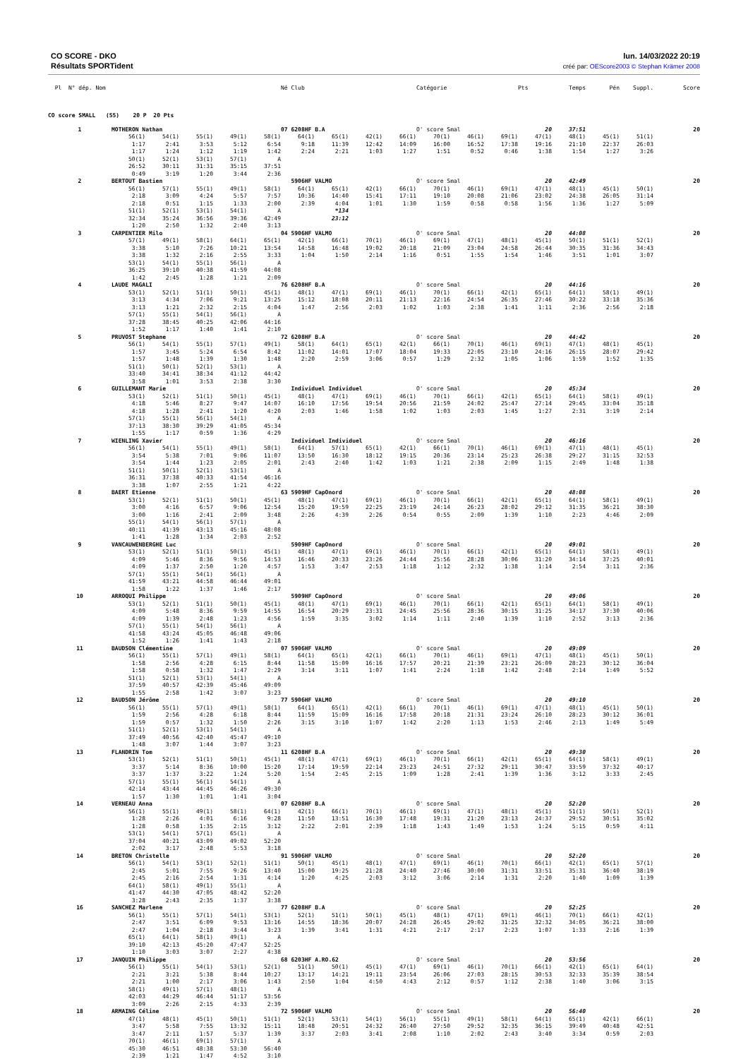CO SCORE - DKO
Résultats SPORTident
lun. 14/03/2022 20:19
créé par: OEScore2003 © Stephan Krämer 2008
| Pl N° dép. Nom | | | | | | Né Club | | | | Catégorie | | | Pts | Temps | Pén | Suppl. | Score |
| --- | --- | --- | --- | --- | --- | --- | --- | --- | --- | --- | --- | --- | --- | --- | --- | --- | --- |
| CO score SMALL (55) 20 P 20 Pts | | | | | | | | | | | | | | | | | |
| 1 | MOTHERON Nathan | | | | | 07 6208HF B.A | | | | O' score Smal | | | 20 | 37:51 | | | 20 |
| | 56(1) | 54(1) | 55(1) | 49(1) | 58(1) | 64(1) | 65(1) | 42(1) | 66(1) | 70(1) | 46(1) | 69(1) | 47(1) | 48(1) | 45(1) | 51(1) | |
| | 1:17 | 2:41 | 3:53 | 5:12 | 6:54 | 9:18 | 11:39 | 12:42 | 14:09 | 16:00 | 16:52 | 17:38 | 19:16 | 21:10 | 22:37 | 26:03 | |
| | 1:17 | 1:24 | 1:12 | 1:19 | 1:42 | 2:24 | 2:21 | 1:03 | 1:27 | 1:51 | 0:52 | 0:46 | 1:38 | 1:54 | 1:27 | 3:26 | |
| | 50(1) | 52(1) | 53(1) | 57(1) | A | | | | | | | | | | | | |
| | 26:52 | 30:11 | 31:31 | 35:15 | 37:51 | | | | | | | | | | | | |
| | 0:49 | 3:19 | 1:20 | 3:44 | 2:36 | | | | | | | | | | | | |
| 2 | BERTOUT Bastien | | | | | 5906HF VALMO | | | | O' score Smal | | | 20 | 42:49 | | | 20 |
| | 56(1) | 57(1) | 55(1) | 49(1) | 58(1) | 64(1) | 65(1) | 42(1) | 66(1) | 70(1) | 46(1) | 69(1) | 47(1) | 48(1) | 45(1) | 50(1) | |
| | 2:18 | 3:09 | 4:24 | 5:57 | 7:57 | 10:36 | 14:40 | 15:41 | 17:11 | 19:10 | 20:08 | 21:06 | 23:02 | 24:38 | 26:05 | 31:14 | |
| | 2:18 | 0:51 | 1:15 | 1:33 | 2:00 | 2:39 | 4:04 | 1:01 | 1:30 | 1:59 | 0:58 | 0:58 | 1:56 | 1:36 | 1:27 | 5:09 | |
| | 51(1) | 52(1) | 53(1) | 54(1) | A | | *134 | | | | | | | | | | |
| | 32:34 | 35:24 | 36:56 | 39:36 | 42:49 | | 23:12 | | | | | | | | | | |
| | 1:20 | 2:50 | 1:32 | 2:40 | 3:13 | | | | | | | | | | | | |
| 3 | CARPENTIER Milo | | | | | 04 5906HF VALMO | | | | O' score Smal | | | 20 | 44:08 | | | 20 |
| | 57(1) | 49(1) | 58(1) | 64(1) | 65(1) | 42(1) | 66(1) | 70(1) | 46(1) | 69(1) | 47(1) | 48(1) | 45(1) | 50(1) | 51(1) | 52(1) | |
| | 3:38 | 5:10 | 7:26 | 10:21 | 13:54 | 14:58 | 16:48 | 19:02 | 20:18 | 21:09 | 23:04 | 24:58 | 26:44 | 30:35 | 31:36 | 34:43 | |
| | 3:38 | 1:32 | 2:16 | 2:55 | 3:33 | 1:04 | 1:50 | 2:14 | 1:16 | 0:51 | 1:55 | 1:54 | 1:46 | 3:51 | 1:01 | 3:07 | |
| | 53(1) | 54(1) | 55(1) | 56(1) | A | | | | | | | | | | | | |
| | 36:25 | 39:10 | 40:38 | 41:59 | 44:08 | | | | | | | | | | | | |
| | 1:42 | 2:45 | 1:28 | 1:21 | 2:09 | | | | | | | | | | | | |
| 4 | LAUDE MAGALI | | | | | 76 6208HF B.A | | | | O' score Smal | | | 20 | 44:16 | | | 20 |
| | 53(1) | 52(1) | 51(1) | 50(1) | 45(1) | 48(1) | 47(1) | 69(1) | 46(1) | 70(1) | 66(1) | 42(1) | 65(1) | 64(1) | 58(1) | 49(1) | |
| | 3:13 | 4:34 | 7:06 | 9:21 | 13:25 | 15:12 | 18:08 | 20:11 | 21:13 | 22:16 | 24:54 | 26:35 | 27:46 | 30:22 | 33:18 | 35:36 | |
| | 3:13 | 1:21 | 2:32 | 2:15 | 4:04 | 1:47 | 2:56 | 2:03 | 1:02 | 1:03 | 2:38 | 1:41 | 1:11 | 2:36 | 2:56 | 2:18 | |
| | 57(1) | 55(1) | 54(1) | 56(1) | A | | | | | | | | | | | | |
| | 37:28 | 38:45 | 40:25 | 42:06 | 44:16 | | | | | | | | | | | | |
| | 1:52 | 1:17 | 1:40 | 1:41 | 2:10 | | | | | | | | | | | | |
| 5 | PRUVOST Stephane | | | | | 72 6208HF B.A | | | | O' score Smal | | | 20 | 44:42 | | | 20 |
| | 56(1) | 54(1) | 55(1) | 57(1) | 49(1) | 58(1) | 64(1) | 65(1) | 42(1) | 66(1) | 70(1) | 46(1) | 69(1) | 47(1) | 48(1) | 45(1) | |
| | 1:57 | 3:45 | 5:24 | 6:54 | 8:42 | 11:02 | 14:01 | 17:07 | 18:04 | 19:33 | 22:05 | 23:10 | 24:16 | 26:15 | 28:07 | 29:42 | |
| | 1:57 | 1:48 | 1:39 | 1:30 | 1:48 | 2:20 | 2:59 | 3:06 | 0:57 | 1:29 | 2:32 | 1:05 | 1:06 | 1:59 | 1:52 | 1:35 | |
| | 51(1) | 50(1) | 52(1) | 53(1) | A | | | | | | | | | | | | |
| | 33:40 | 34:41 | 38:34 | 41:12 | 44:42 | | | | | | | | | | | | |
| | 3:58 | 1:01 | 3:53 | 2:38 | 3:30 | | | | | | | | | | | | |
| 6 | GUILLEMANT Marie | | | | | Individuel Individuel | | | | O' score Smal | | | 20 | 45:34 | | | 20 |
| | 53(1) | 52(1) | 51(1) | 50(1) | 45(1) | 48(1) | 47(1) | 69(1) | 46(1) | 70(1) | 66(1) | 42(1) | 65(1) | 64(1) | 58(1) | 49(1) | |
| | 4:18 | 5:46 | 8:27 | 9:47 | 14:07 | 16:10 | 17:56 | 19:54 | 20:56 | 21:59 | 24:02 | 25:47 | 27:14 | 29:45 | 33:04 | 35:18 | |
| | 4:18 | 1:28 | 2:41 | 1:20 | 4:20 | 2:03 | 1:46 | 1:58 | 1:02 | 1:03 | 2:03 | 1:45 | 1:27 | 2:31 | 3:19 | 2:14 | |
| | 57(1) | 55(1) | 56(1) | 54(1) | A | | | | | | | | | | | | |
| | 37:13 | 38:30 | 39:29 | 41:05 | 45:34 | | | | | | | | | | | | |
| | 1:55 | 1:17 | 0:59 | 1:36 | 4:29 | | | | | | | | | | | | |
| 7 | WIENLING Xavier | | | | | Individuel Individuel | | | | O' score Smal | | | 20 | 46:16 | | | 20 |
| | 56(1) | 54(1) | 55(1) | 49(1) | 58(1) | 64(1) | 57(1) | 65(1) | 42(1) | 66(1) | 70(1) | 46(1) | 69(1) | 47(1) | 48(1) | 45(1) | |
| | 3:54 | 5:38 | 7:01 | 9:06 | 11:07 | 13:50 | 16:30 | 18:12 | 19:15 | 20:36 | 23:14 | 25:23 | 26:38 | 29:27 | 31:15 | 32:53 | |
| | 3:54 | 1:44 | 1:23 | 2:05 | 2:01 | 2:43 | 2:40 | 1:42 | 1:03 | 1:21 | 2:38 | 2:09 | 1:15 | 2:49 | 1:48 | 1:38 | |
| | 51(1) | 50(1) | 52(1) | 53(1) | A | | | | | | | | | | | | |
| | 36:31 | 37:38 | 40:33 | 41:54 | 46:16 | | | | | | | | | | | | |
| | 3:38 | 1:07 | 2:55 | 1:21 | 4:22 | | | | | | | | | | | | |
| 8 | BAERT Etienne | | | | | 63 5909HF CapOnord | | | | O' score Smal | | | 20 | 48:08 | | | 20 |
| | 53(1) | 52(1) | 51(1) | 50(1) | 45(1) | 48(1) | 47(1) | 69(1) | 46(1) | 70(1) | 66(1) | 42(1) | 65(1) | 64(1) | 58(1) | 49(1) | |
| | 3:00 | 4:16 | 6:57 | 9:06 | 12:54 | 15:20 | 19:59 | 22:25 | 23:19 | 24:14 | 26:23 | 28:02 | 29:12 | 31:35 | 36:21 | 38:30 | |
| | 3:00 | 1:16 | 2:41 | 2:09 | 3:48 | 2:26 | 4:39 | 2:26 | 0:54 | 0:55 | 2:09 | 1:39 | 1:10 | 2:23 | 4:46 | 2:09 | |
| | 55(1) | 54(1) | 56(1) | 57(1) | A | | | | | | | | | | | | |
| | 40:11 | 41:39 | 43:13 | 45:16 | 48:08 | | | | | | | | | | | | |
| | 1:41 | 1:28 | 1:34 | 2:03 | 2:52 | | | | | | | | | | | | |
| 9 | VANCAUWENBERGHE Luc | | | | | 5909HF CapOnord | | | | O' score Smal | | | 20 | 49:01 | | | 20 |
| | 53(1) | 52(1) | 51(1) | 50(1) | 45(1) | 48(1) | 47(1) | 69(1) | 46(1) | 70(1) | 66(1) | 42(1) | 65(1) | 64(1) | 58(1) | 49(1) | |
| | 4:09 | 5:46 | 8:36 | 9:56 | 14:53 | 16:46 | 20:33 | 23:26 | 24:44 | 25:56 | 28:28 | 30:06 | 31:20 | 34:14 | 37:25 | 40:01 | |
| | 4:09 | 1:37 | 2:50 | 1:20 | 4:57 | 1:53 | 3:47 | 2:53 | 1:18 | 1:12 | 2:32 | 1:38 | 1:14 | 2:54 | 3:11 | 2:36 | |
| | 57(1) | 55(1) | 54(1) | 56(1) | A | | | | | | | | | | | | |
| | 41:59 | 43:21 | 44:58 | 46:44 | 49:01 | | | | | | | | | | | | |
| | 1:58 | 1:22 | 1:37 | 1:46 | 2:17 | | | | | | | | | | | | |
| 10 | ARROQUI Philippe | | | | | 5909HF CapOnord | | | | O' score Smal | | | 20 | 49:06 | | | 20 |
| | 53(1) | 52(1) | 51(1) | 50(1) | 45(1) | 48(1) | 47(1) | 69(1) | 46(1) | 70(1) | 66(1) | 42(1) | 65(1) | 64(1) | 58(1) | 49(1) | |
| | 4:09 | 5:48 | 8:36 | 9:59 | 14:55 | 16:54 | 20:29 | 23:31 | 24:45 | 25:56 | 28:36 | 30:15 | 31:25 | 34:17 | 37:30 | 40:06 | |
| | 4:09 | 1:39 | 2:48 | 1:23 | 4:56 | 1:59 | 3:35 | 3:02 | 1:14 | 1:11 | 2:40 | 1:39 | 1:10 | 2:52 | 3:13 | 2:36 | |
| | 57(1) | 55(1) | 54(1) | 56(1) | A | | | | | | | | | | | | |
| | 41:58 | 43:24 | 45:05 | 46:48 | 49:06 | | | | | | | | | | | | |
| | 1:52 | 1:26 | 1:41 | 1:43 | 2:18 | | | | | | | | | | | | |
| 11 | BAUDSON Clémentine | | | | | 07 5906HF VALMO | | | | O' score Smal | | | 20 | 49:09 | | | 20 |
| | 56(1) | 55(1) | 57(1) | 49(1) | 58(1) | 64(1) | 65(1) | 42(1) | 66(1) | 70(1) | 46(1) | 69(1) | 47(1) | 48(1) | 45(1) | 50(1) | |
| | 1:58 | 2:56 | 4:28 | 6:15 | 8:44 | 11:58 | 15:09 | 16:16 | 17:57 | 20:21 | 21:39 | 23:21 | 26:09 | 28:23 | 30:12 | 36:04 | |
| | 1:58 | 0:58 | 1:32 | 1:47 | 2:29 | 3:14 | 3:11 | 1:07 | 1:41 | 2:24 | 1:18 | 1:42 | 2:48 | 2:14 | 1:49 | 5:52 | |
| | 51(1) | 52(1) | 53(1) | 54(1) | A | | | | | | | | | | | | |
| | 37:59 | 40:57 | 42:39 | 45:46 | 49:09 | | | | | | | | | | | | |
| | 1:55 | 2:58 | 1:42 | 3:07 | 3:23 | | | | | | | | | | | | |
| 12 | BAUDSON Jérôme | | | | | 77 5906HF VALMO | | | | O' score Smal | | | 20 | 49:10 | | | 20 |
| | 56(1) | 55(1) | 57(1) | 49(1) | 58(1) | 64(1) | 65(1) | 42(1) | 66(1) | 70(1) | 46(1) | 69(1) | 47(1) | 48(1) | 45(1) | 50(1) | |
| | 1:59 | 2:56 | 4:28 | 6:18 | 8:44 | 11:59 | 15:09 | 16:16 | 17:58 | 20:18 | 21:31 | 23:24 | 26:10 | 28:23 | 30:12 | 36:01 | |
| | 1:59 | 0:57 | 1:32 | 1:50 | 2:26 | 3:15 | 3:10 | 1:07 | 1:42 | 2:20 | 1:13 | 1:53 | 2:46 | 2:13 | 1:49 | 5:49 | |
| | 51(1) | 52(1) | 53(1) | 54(1) | A | | | | | | | | | | | | |
| | 37:49 | 40:56 | 42:40 | 45:47 | 49:10 | | | | | | | | | | | | |
| | 1:48 | 3:07 | 1:44 | 3:07 | 3:23 | | | | | | | | | | | | |
| 13 | FLANDRIN Tom | | | | | 11 6208HF B.A | | | | O' score Smal | | | 20 | 49:30 | | | 20 |
| | 53(1) | 52(1) | 51(1) | 50(1) | 45(1) | 48(1) | 47(1) | 69(1) | 46(1) | 70(1) | 66(1) | 42(1) | 65(1) | 64(1) | 58(1) | 49(1) | |
| | 3:37 | 5:14 | 8:36 | 10:00 | 15:20 | 17:14 | 19:59 | 22:14 | 23:23 | 24:51 | 27:32 | 29:11 | 30:47 | 33:59 | 37:32 | 40:17 | |
| | 3:37 | 1:37 | 3:22 | 1:24 | 5:20 | 1:54 | 2:45 | 2:15 | 1:09 | 1:28 | 2:41 | 1:39 | 1:36 | 3:12 | 3:33 | 2:45 | |
| | 57(1) | 55(1) | 56(1) | 54(1) | A | | | | | | | | | | | | |
| | 42:14 | 43:44 | 44:45 | 46:26 | 49:30 | | | | | | | | | | | | |
| | 1:57 | 1:30 | 1:01 | 1:41 | 3:04 | | | | | | | | | | | | |
| 14 | VERNEAU Anna | | | | | 07 6208HF B.A | | | | O' score Smal | | | 20 | 52:20 | | | 20 |
| | 56(1) | 55(1) | 49(1) | 58(1) | 64(1) | 42(1) | 66(1) | 70(1) | 46(1) | 69(1) | 47(1) | 48(1) | 45(1) | 51(1) | 50(1) | 52(1) | |
| | 1:28 | 2:26 | 4:01 | 6:16 | 9:28 | 11:50 | 13:51 | 16:30 | 17:48 | 19:31 | 21:20 | 23:13 | 24:37 | 29:52 | 30:51 | 35:02 | |
| | 1:28 | 0:58 | 1:35 | 2:15 | 3:12 | 2:22 | 2:01 | 2:39 | 1:18 | 1:43 | 1:49 | 1:53 | 1:24 | 5:15 | 0:59 | 4:11 | |
| | 53(1) | 54(1) | 57(1) | 65(1) | A | | | | | | | | | | | | |
| | 37:04 | 40:21 | 43:09 | 49:02 | 52:20 | | | | | | | | | | | | |
| | 2:02 | 3:17 | 2:48 | 5:53 | 3:18 | | | | | | | | | | | | |
| 14 | BRETON Christelle | | | | | 91 5906HF VALMO | | | | O' score Smal | | | 20 | 52:20 | | | 20 |
| | 56(1) | 54(1) | 53(1) | 52(1) | 51(1) | 50(1) | 45(1) | 48(1) | 47(1) | 69(1) | 46(1) | 70(1) | 66(1) | 42(1) | 65(1) | 57(1) | |
| | 2:45 | 5:01 | 7:55 | 9:26 | 13:40 | 15:00 | 19:25 | 21:28 | 24:40 | 27:46 | 30:00 | 31:31 | 33:51 | 35:31 | 36:40 | 38:19 | |
| | 2:45 | 2:16 | 2:54 | 1:31 | 4:14 | 1:20 | 4:25 | 2:03 | 3:12 | 3:06 | 2:14 | 1:31 | 2:20 | 1:40 | 1:09 | 1:39 | |
| | 64(1) | 58(1) | 49(1) | 55(1) | A | | | | | | | | | | | | |
| | 41:47 | 44:30 | 47:05 | 48:42 | 52:20 | | | | | | | | | | | | |
| | 3:28 | 2:43 | 2:35 | 1:37 | 3:38 | | | | | | | | | | | | |
| 16 | SANCHEZ Marlene | | | | | 77 6208HF B.A | | | | O' score Smal | | | 20 | 52:25 | | | 20 |
| | 56(1) | 55(1) | 57(1) | 54(1) | 53(1) | 52(1) | 51(1) | 50(1) | 45(1) | 48(1) | 47(1) | 69(1) | 46(1) | 70(1) | 66(1) | 42(1) | |
| | 2:47 | 3:51 | 6:09 | 9:53 | 13:16 | 14:55 | 18:36 | 20:07 | 24:28 | 26:45 | 29:02 | 31:25 | 32:32 | 34:05 | 36:21 | 38:00 | |
| | 2:47 | 1:04 | 2:18 | 3:44 | 3:23 | 1:39 | 3:41 | 1:31 | 4:21 | 2:17 | 2:17 | 2:23 | 1:07 | 1:33 | 2:16 | 1:39 | |
| | 65(1) | 64(1) | 58(1) | 49(1) | A | | | | | | | | | | | | |
| | 39:10 | 42:13 | 45:20 | 47:47 | 52:25 | | | | | | | | | | | | |
| | 1:10 | 3:03 | 3:07 | 2:27 | 4:38 | | | | | | | | | | | | |
| 17 | JANQUIN Philippe | | | | | 68 6203HF A.RO.62 | | | | O' score Smal | | | 20 | 53:56 | | | 20 |
| | 56(1) | 55(1) | 54(1) | 53(1) | 52(1) | 51(1) | 50(1) | 45(1) | 47(1) | 69(1) | 46(1) | 70(1) | 66(1) | 42(1) | 65(1) | 64(1) | |
| | 2:21 | 3:21 | 5:38 | 8:44 | 10:27 | 13:17 | 14:21 | 19:11 | 23:54 | 26:06 | 27:03 | 28:15 | 30:53 | 32:33 | 35:39 | 38:54 | |
| | 2:21 | 1:00 | 2:17 | 3:06 | 1:43 | 2:50 | 1:04 | 4:50 | 4:43 | 2:12 | 0:57 | 1:12 | 2:38 | 1:40 | 3:06 | 3:15 | |
| | 58(1) | 49(1) | 57(1) | 48(1) | A | | | | | | | | | | | | |
| | 42:03 | 44:29 | 46:44 | 51:17 | 53:56 | | | | | | | | | | | | |
| | 3:09 | 2:26 | 2:15 | 4:33 | 2:39 | | | | | | | | | | | | |
| 18 | ARMAING Céline | | | | | 72 5906HF VALMO | | | | O' score Smal | | | 20 | 56:40 | | | 20 |
| | 47(1) | 48(1) | 45(1) | 50(1) | 51(1) | 52(1) | 53(1) | 54(1) | 56(1) | 55(1) | 49(1) | 58(1) | 64(1) | 65(1) | 42(1) | 66(1) | |
| | 3:47 | 5:58 | 7:55 | 13:32 | 15:11 | 18:48 | 20:51 | 24:32 | 26:40 | 27:50 | 29:52 | 32:35 | 36:15 | 39:49 | 40:48 | 42:51 | |
| | 3:47 | 2:11 | 1:57 | 5:37 | 1:39 | 3:37 | 2:03 | 3:41 | 2:08 | 1:10 | 2:02 | 2:43 | 3:40 | 3:34 | 0:59 | 2:03 | |
| | 70(1) | 46(1) | 69(1) | 57(1) | A | | | | | | | | | | | | |
| | 45:30 | 46:51 | 48:38 | 53:30 | 56:40 | | | | | | | | | | | | |
| | 2:39 | 1:21 | 1:47 | 4:52 | 3:10 | | | | | | | | | | | | |